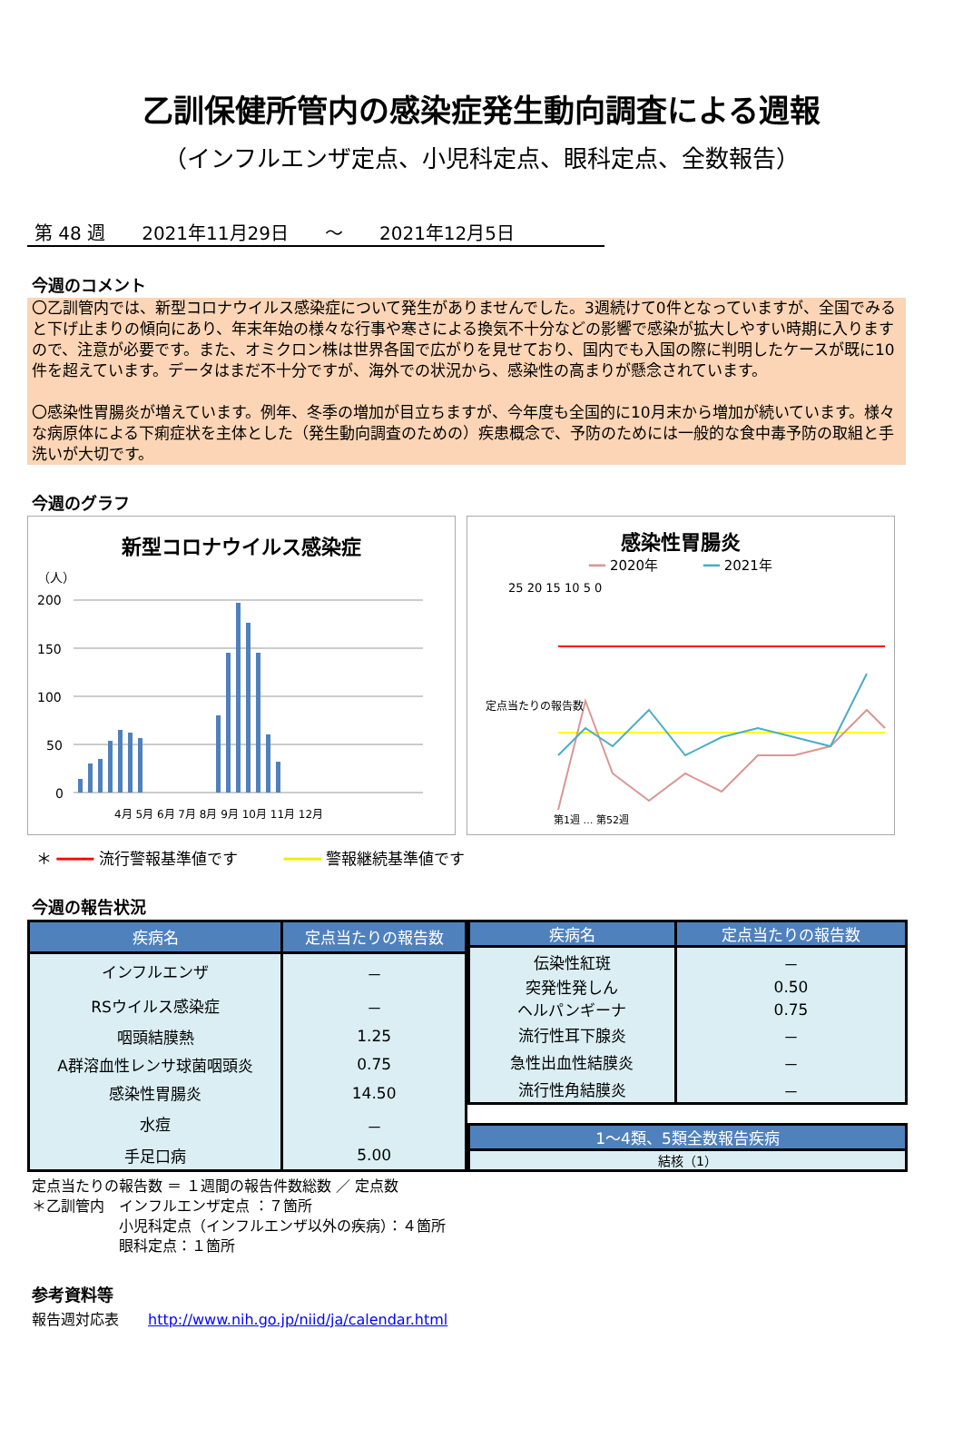乙訓保健所管内の感染症発生動向調査による週報
（インフルエンザ定点、小児科定点、眼科定点、全数報告）
第 48 週 2021年11月29日 ～ 2021年12月5日
今週のコメント
〇乙訓管内では、新型コロナウイルス感染症について発生がありませんでした。3週続けて0件となっていますが、全国でみると下げ止まりの傾向にあり、年末年始の様々な行事や寒さによる換気不十分などの影響で感染が拡大しやすい時期に入りますので、注意が必要です。また、オミクロン株は世界各国で広がりを見せており、国内でも入国の際に判明したケースが既に10件を超えています。データはまだ不十分ですが、海外での状況から、感染性の高まりが懸念されています。
〇感染性胃腸炎が増えています。例年、冬季の増加が目立ちますが、今年度も全国的に10月末から増加が続いています。様々な病原体による下痢症状を主体とした（発生動向調査のための）疾患概念で、予防のためには一般的な食中毒予防の取組と手洗いが大切です。
今週のグラフ
新型コロナウイルス感染症
（人）
200
150
100
50
0
4月 5月 6月 7月 8月 9月 10月 11月 12月
感染性胃腸炎
━━ 2020年 　　　━━ 2021年
25 20 15 10 5 0
定点当たりの報告数
第1週 … 第52週
＊ ━━━━ 流行警報基準値です　　　━━━━ 警報継続基準値です
今週の報告状況
| 疾病名 | 定点当たりの報告数 |
| --- | --- |
| インフルエンザ | － |
| RSウイルス感染症 | － |
| 咽頭結膜熱 | 1.25 |
| A群溶血性レンサ球菌咽頭炎 | 0.75 |
| 感染性胃腸炎 | 14.50 |
| 水痘 | － |
| 手足口病 | 5.00 |
| 疾病名 | 定点当たりの報告数 |
| --- | --- |
| 伝染性紅斑 | － |
| 突発性発しん | 0.50 |
| ヘルパンギーナ | 0.75 |
| 流行性耳下腺炎 | － |
| 急性出血性結膜炎 | － |
| 流行性角結膜炎 | － |
| 1～4類、5類全数報告疾病 |
| --- |
| 結核（1） |
定点当たりの報告数 ＝ １週間の報告件数総数 ／ 定点数
＊乙訓管内　インフルエンザ定点 ：７箇所
　　　　　　小児科定点（インフルエンザ以外の疾病）：４箇所
　　　　　　眼科定点：１箇所
参考資料等
報告週対応表　　http://www.nih.go.jp/niid/ja/calendar.html